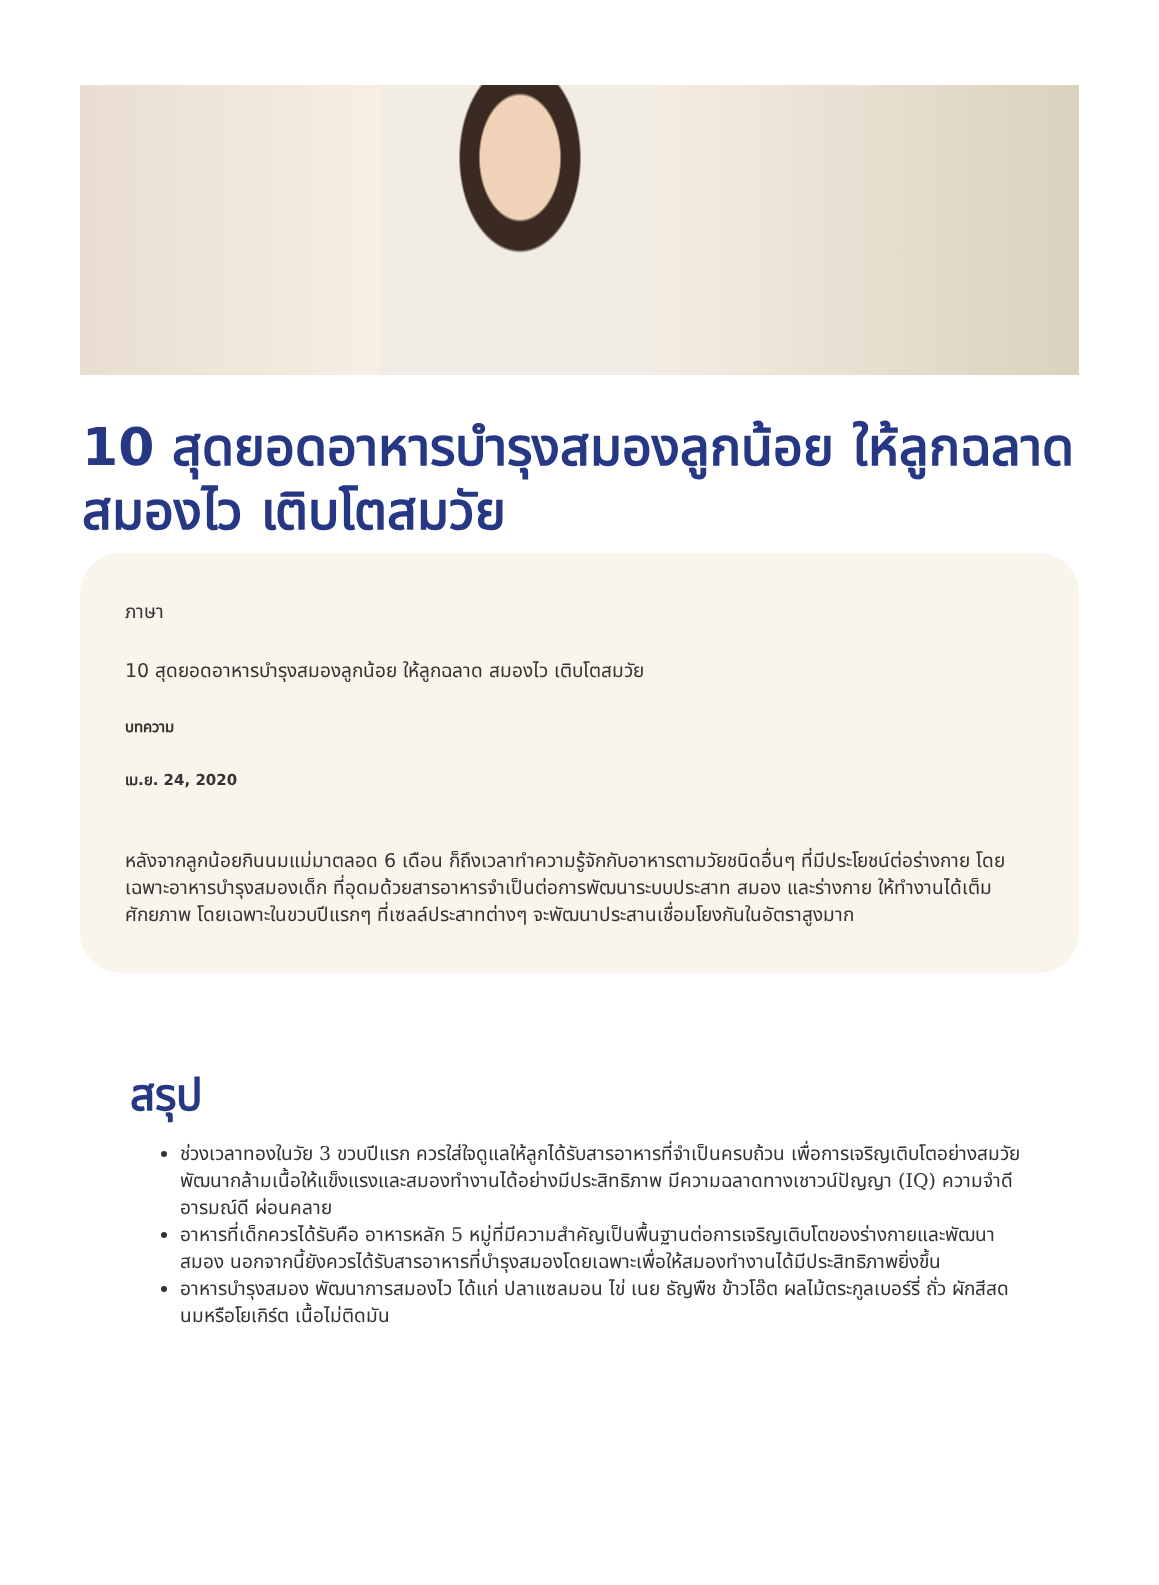10 สุดยอดอาหารบำรุงสมองลูกน้อย ให้ลูกฉลาด สมองไว เติบโตสมวัย
ภาษา
10 สุดยอดอาหารบำรุงสมองลูกน้อย ให้ลูกฉลาด สมองไว เติบโตสมวัย
บทความ
เม.ย. 24, 2020
หลังจากลูกน้อยกินนมแม่มาตลอด 6 เดือน ก็ถึงเวลาทำความรู้จักกับอาหารตามวัยชนิดอื่นๆ ที่มีประโยชน์ต่อร่างกาย โดยเฉพาะอาหารบำรุงสมองเด็ก ที่อุดมด้วยสารอาหารจำเป็นต่อการพัฒนาระบบประสาท สมอง และร่างกาย ให้ทำงานได้เต็มศักยภาพ โดยเฉพาะในขวบปีแรกๆ ที่เซลล์ประสาทต่างๆ จะพัฒนาประสานเชื่อมโยงกันในอัตราสูงมาก
สรุป
ช่วงเวลาทองในวัย 3 ขวบปีแรก ควรใส่ใจดูแลให้ลูกได้รับสารอาหารที่จำเป็นครบถ้วน เพื่อการเจริญเติบโตอย่างสมวัย พัฒนากล้ามเนื้อให้แข็งแรงและสมองทำงานได้อย่างมีประสิทธิภาพ มีความฉลาดทางเชาวน์ปัญญา (IQ) ความจำดี อารมณ์ดี ผ่อนคลาย
อาหารที่เด็กควรได้รับคือ อาหารหลัก 5 หมู่ที่มีความสำคัญเป็นพื้นฐานต่อการเจริญเติบโตของร่างกายและพัฒนาสมอง นอกจากนี้ยังควรได้รับสารอาหารที่บำรุงสมองโดยเฉพาะเพื่อให้สมองทำงานได้มีประสิทธิภาพยิ่งขึ้น
อาหารบำรุงสมอง พัฒนาการสมองไว ได้แก่ ปลาแซลมอน ไข่ เนย ธัญพืช ข้าวโอ๊ต ผลไม้ตระกูลเบอร์รี่ ถั่ว ผักสีสดนมหรือโยเกิร์ต เนื้อไม่ติดมัน